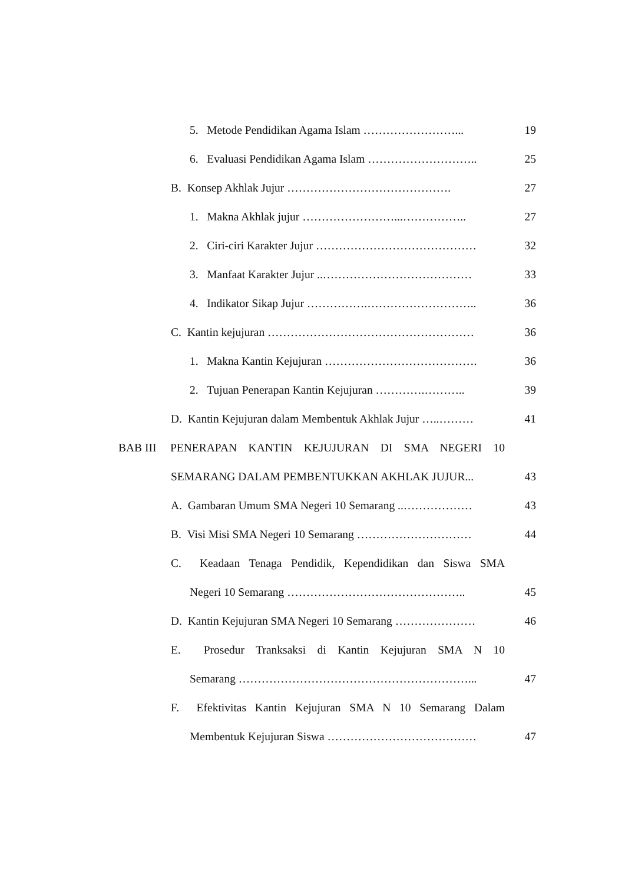5. Metode Pendidikan Agama Islam ……………………...
19
6. Evaluasi Pendidikan Agama Islam ………………………..
25
B. Konsep Akhlak Jujur …………………………………….
27
1. Makna Akhlak jujur ……………………...……………..
27
2. Ciri-ciri Karakter Jujur ……………………………………
32
3. Manfaat Karakter Jujur ..…………………………………
33
4. Indikator Sikap Jujur …………….………………………..
36
C. Kantin kejujuran ………………………………………………
36
1. Makna Kantin Kejujuran ………………………………….
36
2. Tujuan Penerapan Kantin Kejujuran ………….………..
39
D. Kantin Kejujuran dalam Membentuk Akhlak Jujur …..………
41
BAB III PENERAPAN KANTIN KEJUJURAN DI SMA NEGERI 10
SEMARANG DALAM PEMBENTUKKAN AKHLAK JUJUR...
43
A. Gambaran Umum SMA Negeri 10 Semarang ..………………
43
B. Visi Misi SMA Negeri 10 Semarang …………………………
44
C. Keadaan Tenaga Pendidik, Kependidikan dan Siswa SMA
Negeri 10 Semarang ………………………………………..
45
D. Kantin Kejujuran SMA Negeri 10 Semarang …………………
46
E. Prosedur Tranksaksi di Kantin Kejujuran SMA N 10
Semarang ……………………………………………………...
47
F. Efektivitas Kantin Kejujuran SMA N 10 Semarang Dalam
Membentuk Kejujuran Siswa …………………………………
47